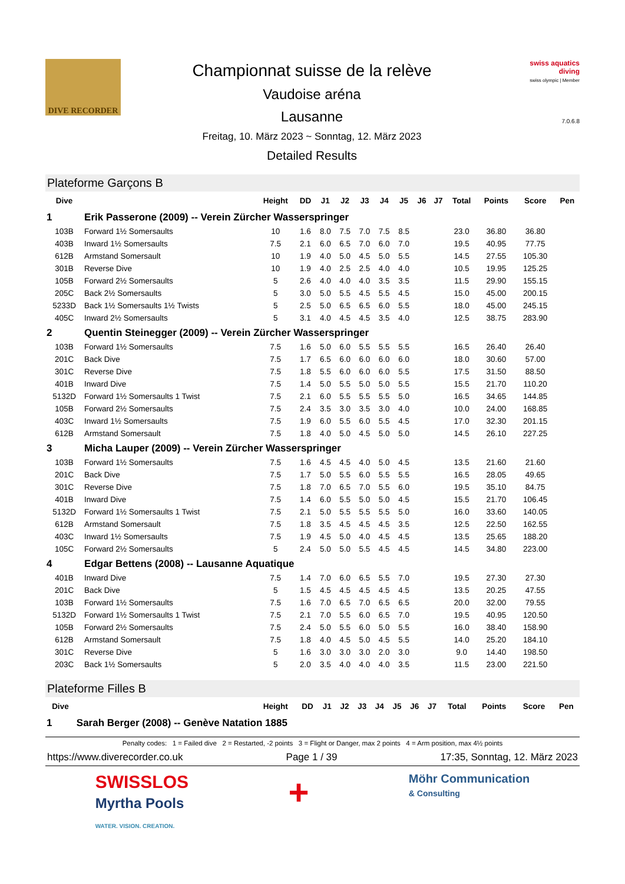DIVE RECORDER
Championnat suisse de la relève
Vaudoise aréna
Lausanne
Freitag, 10. März 2023 ~ Sonntag, 12. März 2023
Detailed Results
swiss aquatics
diving
swiss olympic | Member
7.0.6.8
Plateforme Garçons B
| Dive | | Height | DD | J1 | J2 | J3 | J4 | J5 | J6 | J7 | Total | Points | Score | Pen |
| --- | --- | --- | --- | --- | --- | --- | --- | --- | --- | --- | --- | --- | --- | --- |
| 1 | Erik Passerone (2009) -- Verein Zürcher Wasserspringer | | | | | | | | | | | | | |
| 103B | Forward 1½ Somersaults | 10 | 1.6 | 8.0 | 7.5 | 7.0 | 7.5 | 8.5 | | | 23.0 | 36.80 | 36.80 | |
| 403B | Inward 1½ Somersaults | 7.5 | 2.1 | 6.0 | 6.5 | 7.0 | 6.0 | 7.0 | | | 19.5 | 40.95 | 77.75 | |
| 612B | Armstand Somersault | 10 | 1.9 | 4.0 | 5.0 | 4.5 | 5.0 | 5.5 | | | 14.5 | 27.55 | 105.30 | |
| 301B | Reverse Dive | 10 | 1.9 | 4.0 | 2.5 | 2.5 | 4.0 | 4.0 | | | 10.5 | 19.95 | 125.25 | |
| 105B | Forward 2½ Somersaults | 5 | 2.6 | 4.0 | 4.0 | 4.0 | 3.5 | 3.5 | | | 11.5 | 29.90 | 155.15 | |
| 205C | Back 2½ Somersaults | 5 | 3.0 | 5.0 | 5.5 | 4.5 | 5.5 | 4.5 | | | 15.0 | 45.00 | 200.15 | |
| 5233D | Back 1½ Somersaults 1½ Twists | 5 | 2.5 | 5.0 | 6.5 | 6.5 | 6.0 | 5.5 | | | 18.0 | 45.00 | 245.15 | |
| 405C | Inward 2½ Somersaults | 5 | 3.1 | 4.0 | 4.5 | 4.5 | 3.5 | 4.0 | | | 12.5 | 38.75 | 283.90 | |
| 2 | Quentin Steinegger (2009) -- Verein Zürcher Wasserspringer | | | | | | | | | | | | | |
| 103B | Forward 1½ Somersaults | 7.5 | 1.6 | 5.0 | 6.0 | 5.5 | 5.5 | 5.5 | | | 16.5 | 26.40 | 26.40 | |
| 201C | Back Dive | 7.5 | 1.7 | 6.5 | 6.0 | 6.0 | 6.0 | 6.0 | | | 18.0 | 30.60 | 57.00 | |
| 301C | Reverse Dive | 7.5 | 1.8 | 5.5 | 6.0 | 6.0 | 6.0 | 5.5 | | | 17.5 | 31.50 | 88.50 | |
| 401B | Inward Dive | 7.5 | 1.4 | 5.0 | 5.5 | 5.0 | 5.0 | 5.5 | | | 15.5 | 21.70 | 110.20 | |
| 5132D | Forward 1½ Somersaults 1 Twist | 7.5 | 2.1 | 6.0 | 5.5 | 5.5 | 5.5 | 5.0 | | | 16.5 | 34.65 | 144.85 | |
| 105B | Forward 2½ Somersaults | 7.5 | 2.4 | 3.5 | 3.0 | 3.5 | 3.0 | 4.0 | | | 10.0 | 24.00 | 168.85 | |
| 403C | Inward 1½ Somersaults | 7.5 | 1.9 | 6.0 | 5.5 | 6.0 | 5.5 | 4.5 | | | 17.0 | 32.30 | 201.15 | |
| 612B | Armstand Somersault | 7.5 | 1.8 | 4.0 | 5.0 | 4.5 | 5.0 | 5.0 | | | 14.5 | 26.10 | 227.25 | |
| 3 | Micha Lauper (2009) -- Verein Zürcher Wasserspringer | | | | | | | | | | | | | |
| 103B | Forward 1½ Somersaults | 7.5 | 1.6 | 4.5 | 4.5 | 4.0 | 5.0 | 4.5 | | | 13.5 | 21.60 | 21.60 | |
| 201C | Back Dive | 7.5 | 1.7 | 5.0 | 5.5 | 6.0 | 5.5 | 5.5 | | | 16.5 | 28.05 | 49.65 | |
| 301C | Reverse Dive | 7.5 | 1.8 | 7.0 | 6.5 | 7.0 | 5.5 | 6.0 | | | 19.5 | 35.10 | 84.75 | |
| 401B | Inward Dive | 7.5 | 1.4 | 6.0 | 5.5 | 5.0 | 5.0 | 4.5 | | | 15.5 | 21.70 | 106.45 | |
| 5132D | Forward 1½ Somersaults 1 Twist | 7.5 | 2.1 | 5.0 | 5.5 | 5.5 | 5.5 | 5.0 | | | 16.0 | 33.60 | 140.05 | |
| 612B | Armstand Somersault | 7.5 | 1.8 | 3.5 | 4.5 | 4.5 | 4.5 | 3.5 | | | 12.5 | 22.50 | 162.55 | |
| 403C | Inward 1½ Somersaults | 7.5 | 1.9 | 4.5 | 5.0 | 4.0 | 4.5 | 4.5 | | | 13.5 | 25.65 | 188.20 | |
| 105C | Forward 2½ Somersaults | 5 | 2.4 | 5.0 | 5.0 | 5.5 | 4.5 | 4.5 | | | 14.5 | 34.80 | 223.00 | |
| 4 | Edgar Bettens (2008) -- Lausanne Aquatique | | | | | | | | | | | | | |
| 401B | Inward Dive | 7.5 | 1.4 | 7.0 | 6.0 | 6.5 | 5.5 | 7.0 | | | 19.5 | 27.30 | 27.30 | |
| 201C | Back Dive | 5 | 1.5 | 4.5 | 4.5 | 4.5 | 4.5 | 4.5 | | | 13.5 | 20.25 | 47.55 | |
| 103B | Forward 1½ Somersaults | 7.5 | 1.6 | 7.0 | 6.5 | 7.0 | 6.5 | 6.5 | | | 20.0 | 32.00 | 79.55 | |
| 5132D | Forward 1½ Somersaults 1 Twist | 7.5 | 2.1 | 7.0 | 5.5 | 6.0 | 6.5 | 7.0 | | | 19.5 | 40.95 | 120.50 | |
| 105B | Forward 2½ Somersaults | 7.5 | 2.4 | 5.0 | 5.5 | 6.0 | 5.0 | 5.5 | | | 16.0 | 38.40 | 158.90 | |
| 612B | Armstand Somersault | 7.5 | 1.8 | 4.0 | 4.5 | 5.0 | 4.5 | 5.5 | | | 14.0 | 25.20 | 184.10 | |
| 301C | Reverse Dive | 5 | 1.6 | 3.0 | 3.0 | 3.0 | 2.0 | 3.0 | | | 9.0 | 14.40 | 198.50 | |
| 203C | Back 1½ Somersaults | 5 | 2.0 | 3.5 | 4.0 | 4.0 | 4.0 | 3.5 | | | 11.5 | 23.00 | 221.50 | |
Plateforme Filles B
| Dive | | Height | DD | J1 | J2 | J3 | J4 | J5 | J6 | J7 | Total | Points | Score | Pen |
| --- | --- | --- | --- | --- | --- | --- | --- | --- | --- | --- | --- | --- | --- | --- |
| 1 | Sarah Berger (2008) -- Genève Natation 1885 | | | | | | | | | | | | | |
Penalty codes: 1 = Failed dive 2 = Restarted, -2 points 3 = Flight or Danger, max 2 points 4 = Arm position, max 4½ points
https://www.diverecorder.co.uk Page 1 / 39 17:35, Sonntag, 12. März 2023
SWISSLOS
Myrtha Pools
WATER. VISION. CREATION.
+
Möhr Communication
& Consulting